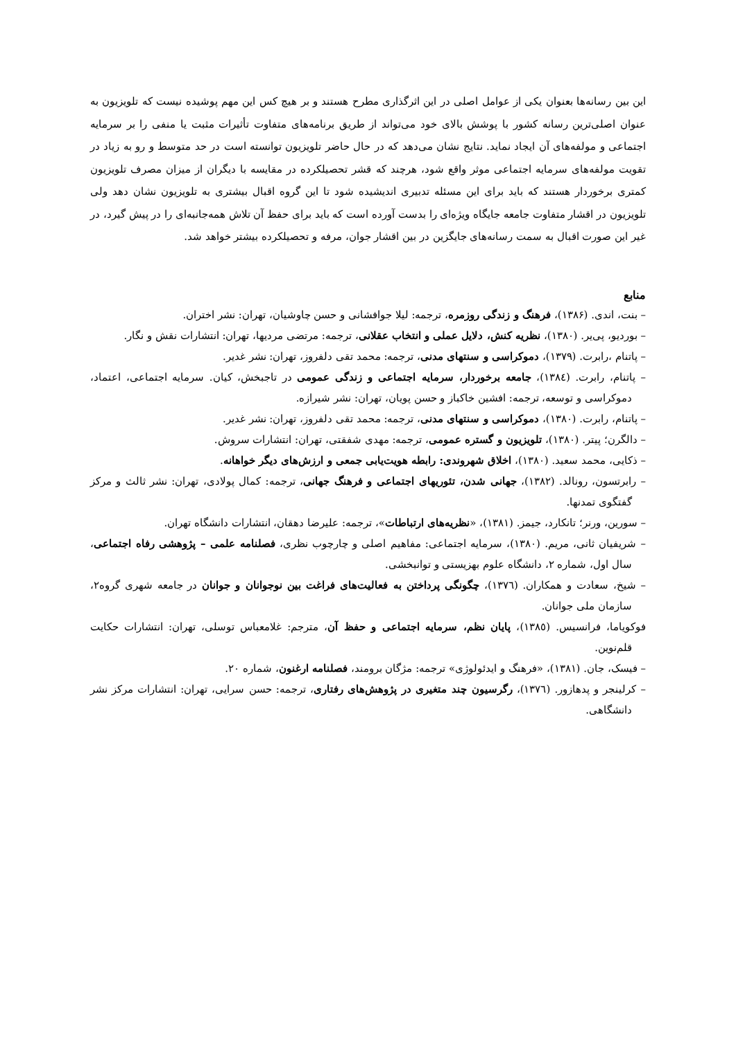این بین رسانه‌ها بعنوان یکی از عوامل اصلی در این اثرگذاری مطرح هستند و بر هیچ کس این مهم پوشیده نیست که تلویزیون به عنوان اصلی‌ترین رسانه کشور با پوشش بالای خود می‌تواند از طریق برنامه‌های متفاوت تأثیرات مثبت یا منفی را بر سرمایه اجتماعی و مولفه‌های آن ایجاد نماید. نتایج نشان می‌دهد که در حال حاضر تلویزیون توانسته است در حد متوسط و رو به زیاد در تقویت مولفه‌های سرمایه اجتماعی موثر واقع شود، هرچند که قشر تحصیلکرده در مقایسه با دیگران از میزان مصرف تلویزیون کمتری برخوردار هستند که باید برای این مسئله تدبیری اندیشیده شود تا این گروه اقبال بیشتری به تلویزیون نشان دهد ولی تلویزیون در اقشار متفاوت جامعه جایگاه ویژه‌ای را بدست آورده است که باید برای حفظ آن تلاش همه‌جانبه‌ای را در پیش گیرد، در غیر این صورت اقبال به سمت رسانه‌های جایگزین در بین اقشار جوان، مرفه و تحصیلکرده بیشتر خواهد شد.
منابع
– بنت، اندی. (۱۳۸۶)، فرهنگ و زندگی روزمره، ترجمه: لیلا جوافشانی و حسن چاوشیان، تهران: نشر اختران.
– بوردیو، پی‌یر. (۱۳۸۰)، نظریه کنش، دلایل عملی و انتخاب عقلانی، ترجمه: مرتضی مردیها، تهران: انتشارات نقش و نگار.
– پاتنام ،رابرت. (۱۳۷۹)، دموکراسی و سنتهای مدنی، ترجمه: محمد تقی دلفروز، تهران: نشر غدیر.
– پاتنام، رابرت. (۱۳۸٤)، جامعه برخوردار، سرمایه اجتماعی و زندگی عمومی در تاجبخش، کیان. سرمایه اجتماعی، اعتماد، دموکراسی و توسعه، ترجمه: افشین خاکباز و حسن پویان، تهران: نشر شیرازه.
– پاتنام، رابرت. (۱۳۸۰)، دموکراسی و سنتهای مدنی، ترجمه: محمد تقی دلفروز، تهران: نشر غدیر.
– دالگرن؛ پیتر. (۱۳۸۰)، تلویزیون و گستره عمومی، ترجمه: مهدی شفقتی، تهران: انتشارات سروش.
– ذکایی، محمد سعید. (۱۳۸۰)، اخلاق شهروندی: رابطه هویت‌یابی جمعی و ارزش‌های دیگر خواهانه.
– رابرتسون، رونالد. (۱۳۸۲)، جهانی شدن، تئوریهای اجتماعی و فرهنگ جهانی، ترجمه: کمال پولادی، تهران: نشر ثالث و مرکز گفتگوی تمدنها.
– سورین، ورنر؛ تانکارد، جیمز. (۱۳۸۱)، «نظریه‌های ارتباطات»، ترجمه: علیرضا دهقان، انتشارات دانشگاه تهران.
– شریفیان ثانی، مریم. (۱۳۸۰)، سرمایه اجتماعی: مفاهیم اصلی و چارچوب نظری، فصلنامه علمی – پژوهشی رفاه اجتماعی، سال اول، شماره ۲، دانشگاه علوم بهزیستی و توانبخشی.
– شیخ، سعادت و همکاران. (۱۳۷٦)، چگونگی پرداختن به فعالیت‌های فراغت بین نوجوانان و جوانان در جامعه شهری گروه۲، سازمان ملی جوانان.
فوکویاما، فرانسیس. (۱۳۸٥)، پایان نظم، سرمایه اجتماعی و حفظ آن، مترجم: غلامعباس توسلی، تهران: انتشارات حکایت قلم‌نوین.
– فیسک، جان. (۱۳۸۱)، «فرهنگ و ایدئولوژی» ترجمه: مژگان برومند، فصلنامه ارغنون، شماره ۲۰.
– کرلینجر و پدهازور. (۱۳۷٦)، رگرسیون چند متغیری در پژوهش‌های رفتاری، ترجمه: حسن سرایی، تهران: انتشارات مرکز نشر دانشگاهی.